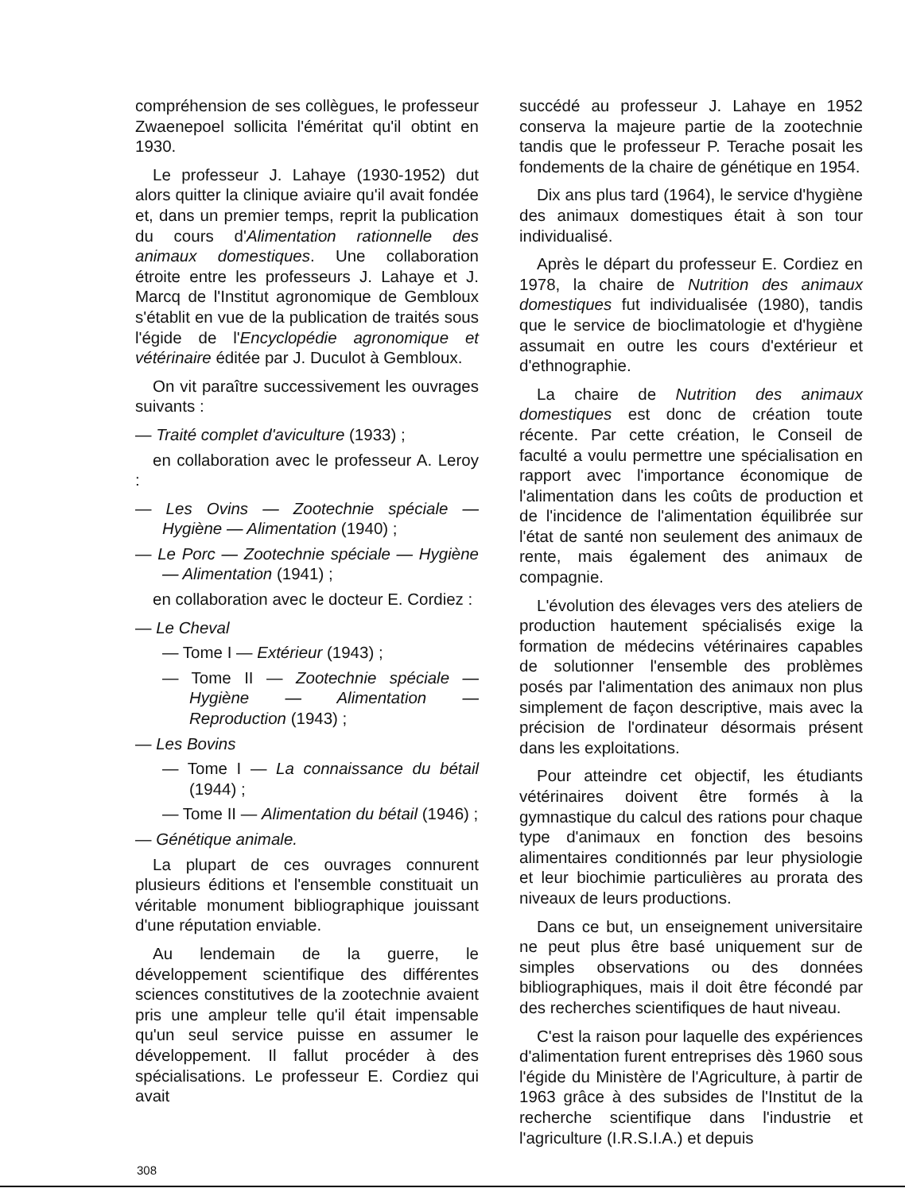compréhension de ses collègues, le professeur Zwaenepoel sollicita l'éméritat qu'il obtint en 1930.
Le professeur J. Lahaye (1930-1952) dut alors quitter la clinique aviaire qu'il avait fondée et, dans un premier temps, reprit la publication du cours d'Alimentation rationnelle des animaux domestiques. Une collaboration étroite entre les professeurs J. Lahaye et J. Marcq de l'Institut agronomique de Gembloux s'établit en vue de la publication de traités sous l'égide de l'Encyclopédie agronomique et vétérinaire éditée par J. Duculot à Gembloux.
On vit paraître successivement les ouvrages suivants :
— Traité complet d'aviculture (1933) ;
en collaboration avec le professeur A. Leroy :
— Les Ovins — Zootechnie spéciale — Hygiène — Alimentation (1940) ;
— Le Porc — Zootechnie spéciale — Hygiène — Alimentation (1941) ;
en collaboration avec le docteur E. Cordiez :
— Le Cheval
— Tome I — Extérieur (1943) ;
— Tome II — Zootechnie spéciale — Hygiène — Alimentation — Reproduction (1943) ;
— Les Bovins
— Tome I — La connaissance du bétail (1944) ;
— Tome II — Alimentation du bétail (1946) ;
— Génétique animale.
La plupart de ces ouvrages connurent plusieurs éditions et l'ensemble constituait un véritable monument bibliographique jouissant d'une réputation enviable.
Au lendemain de la guerre, le développement scientifique des différentes sciences constitutives de la zootechnie avaient pris une ampleur telle qu'il était impensable qu'un seul service puisse en assumer le développement. Il fallut procéder à des spécialisations. Le professeur E. Cordiez qui avait
succédé au professeur J. Lahaye en 1952 conserva la majeure partie de la zootechnie tandis que le professeur P. Terache posait les fondements de la chaire de génétique en 1954.
Dix ans plus tard (1964), le service d'hygiène des animaux domestiques était à son tour individualisé.
Après le départ du professeur E. Cordiez en 1978, la chaire de Nutrition des animaux domestiques fut individualisée (1980), tandis que le service de bioclimatologie et d'hygiène assumait en outre les cours d'extérieur et d'ethnographie.
La chaire de Nutrition des animaux domestiques est donc de création toute récente. Par cette création, le Conseil de faculté a voulu permettre une spécialisation en rapport avec l'importance économique de l'alimentation dans les coûts de production et de l'incidence de l'alimentation équilibrée sur l'état de santé non seulement des animaux de rente, mais également des animaux de compagnie.
L'évolution des élevages vers des ateliers de production hautement spécialisés exige la formation de médecins vétérinaires capables de solutionner l'ensemble des problèmes posés par l'alimentation des animaux non plus simplement de façon descriptive, mais avec la précision de l'ordinateur désormais présent dans les exploitations.
Pour atteindre cet objectif, les étudiants vétérinaires doivent être formés à la gymnastique du calcul des rations pour chaque type d'animaux en fonction des besoins alimentaires conditionnés par leur physiologie et leur biochimie particulières au prorata des niveaux de leurs productions.
Dans ce but, un enseignement universitaire ne peut plus être basé uniquement sur de simples observations ou des données bibliographiques, mais il doit être fécondé par des recherches scientifiques de haut niveau.
C'est la raison pour laquelle des expériences d'alimentation furent entreprises dès 1960 sous l'égide du Ministère de l'Agriculture, à partir de 1963 grâce à des subsides de l'Institut de la recherche scientifique dans l'industrie et l'agriculture (I.R.S.I.A.) et depuis
308